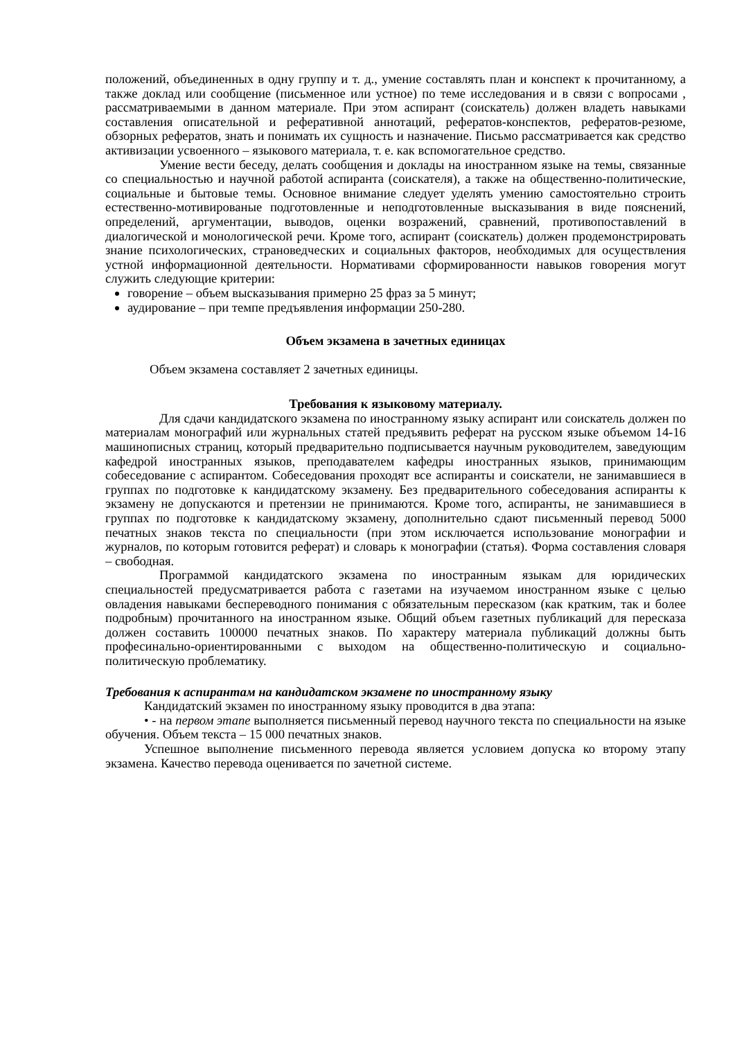положений, объединенных в одну группу и т. д., умение составлять план и конспект к прочитанному, а также доклад или сообщение (письменное или устное) по теме исследования и в связи с вопросами , рассматриваемыми в данном материале. При этом аспирант (соискатель) должен владеть навыками составления описательной и реферативной аннотаций, рефератов-конспектов, рефератов-резюме, обзорных рефератов, знать и понимать их сущность и назначение. Письмо рассматривается как средство активизации усвоенного – языкового материала, т. е. как вспомогательное средство.
Умение вести беседу, делать сообщения и доклады на иностранном языке на темы, связанные со специальностью и научной работой аспиранта (соискателя), а также на общественно-политические, социальные и бытовые темы. Основное внимание следует уделять умению самостоятельно строить естественно-мотивированые подготовленные и неподготовленные высказывания в виде пояснений, определений, аргументации, выводов, оценки возражений, сравнений, противопоставлений в диалогической и монологической речи. Кроме того, аспирант (соискатель) должен продемонстрировать знание психологических, страноведческих и социальных факторов, необходимых для осуществления устной информационной деятельности. Нормативами сформированности навыков говорения могут служить следующие критерии:
говорение – объем высказывания примерно 25 фраз за 5 минут;
аудирование – при темпе предъявления информации 250-280.
Объем экзамена в зачетных единицах
Объем экзамена составляет 2 зачетных единицы.
Требования к языковому материалу.
Для сдачи кандидатского экзамена по иностранному языку аспирант или соискатель должен по материалам монографий или журнальных статей предъявить реферат на русском языке объемом 14-16 машинописных страниц, который предварительно подписывается научным руководителем, заведующим кафедрой иностранных языков, преподавателем кафедры иностранных языков, принимающим собеседование с аспирантом. Собеседования проходят все аспиранты и соискатели, не занимавшиеся в группах по подготовке к кандидатскому экзамену. Без предварительного собеседования аспиранты к экзамену не допускаются и претензии не принимаются. Кроме того, аспиранты, не занимавшиеся в группах по подготовке к кандидатскому экзамену, дополнительно сдают письменный перевод 5000 печатных знаков текста по специальности (при этом исключается использование монографии и журналов, по которым готовится реферат) и словарь к монографии (статья). Форма составления словаря – свободная.
Программой кандидатского экзамена по иностранным языкам для юридических специальностей предусматривается работа с газетами на изучаемом иностранном языке с целью овладения навыками беспереводного понимания с обязательным пересказом (как кратким, так и более подробным) прочитанного на иностранном языке. Общий объем газетных публикаций для пересказа должен составить 100000 печатных знаков. По характеру материала публикаций должны быть професинально-ориентированными с выходом на общественно-политическую и социально-политическую проблематику.
Требования к аспирантам на кандидатском экзамене по иностранному языку
Кандидатский экзамен по иностранному языку проводится в два этапа:
• - на первом этапе выполняется письменный перевод научного текста по специальности на языке обучения. Объем текста – 15 000 печатных знаков.
Успешное выполнение письменного перевода является условием допуска ко второму этапу экзамена. Качество перевода оценивается по зачетной системе.